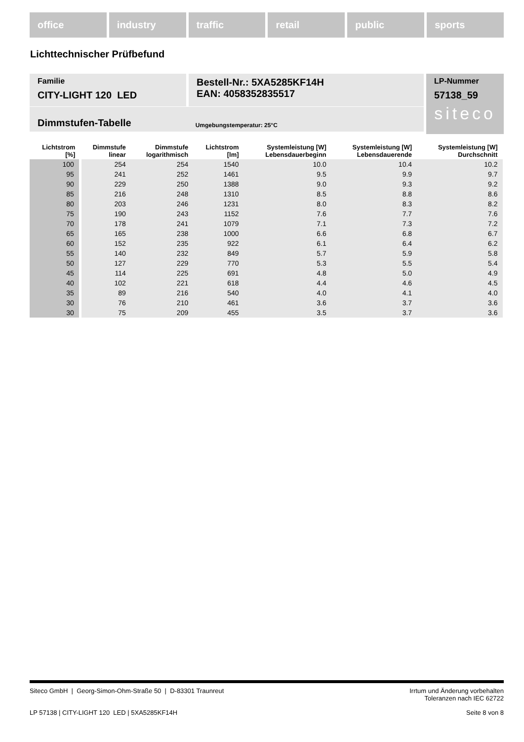office industry traffic retail public sports
Lichttechnischer Prüfbefund
Familie
CITY-LIGHT 120 LED
Bestell-Nr.: 5XA5285KF14H
EAN: 4058352835517
LP-Nummer
57138_59
siteco
Dimmstufen-Tabelle Umgebungstemperatur: 25°C
| Lichtstrom [%] | Dimmstufe linear | Dimmstufe logarithmisch | Lichtstrom [lm] | Systemleistung [W] Lebensdauerbeginn | Systemleistung [W] Lebensdauerende | Systemleistung [W] Durchschnitt |
| --- | --- | --- | --- | --- | --- | --- |
| 100 | 254 | 254 | 1540 | 10.0 | 10.4 | 10.2 |
| 95 | 241 | 252 | 1461 | 9.5 | 9.9 | 9.7 |
| 90 | 229 | 250 | 1388 | 9.0 | 9.3 | 9.2 |
| 85 | 216 | 248 | 1310 | 8.5 | 8.8 | 8.6 |
| 80 | 203 | 246 | 1231 | 8.0 | 8.3 | 8.2 |
| 75 | 190 | 243 | 1152 | 7.6 | 7.7 | 7.6 |
| 70 | 178 | 241 | 1079 | 7.1 | 7.3 | 7.2 |
| 65 | 165 | 238 | 1000 | 6.6 | 6.8 | 6.7 |
| 60 | 152 | 235 | 922 | 6.1 | 6.4 | 6.2 |
| 55 | 140 | 232 | 849 | 5.7 | 5.9 | 5.8 |
| 50 | 127 | 229 | 770 | 5.3 | 5.5 | 5.4 |
| 45 | 114 | 225 | 691 | 4.8 | 5.0 | 4.9 |
| 40 | 102 | 221 | 618 | 4.4 | 4.6 | 4.5 |
| 35 | 89 | 216 | 540 | 4.0 | 4.1 | 4.0 |
| 30 | 76 | 210 | 461 | 3.6 | 3.7 | 3.6 |
| 30 | 75 | 209 | 455 | 3.5 | 3.7 | 3.6 |
Siteco GmbH | Georg-Simon-Ohm-Straße 50 | D-83301 Traunreut Irrtum und Änderung vorbehalten
Toleranzen nach IEC 62722
LP 57138 | CITY-LIGHT 120 LED | 5XA5285KF14H Seite 8 von 8